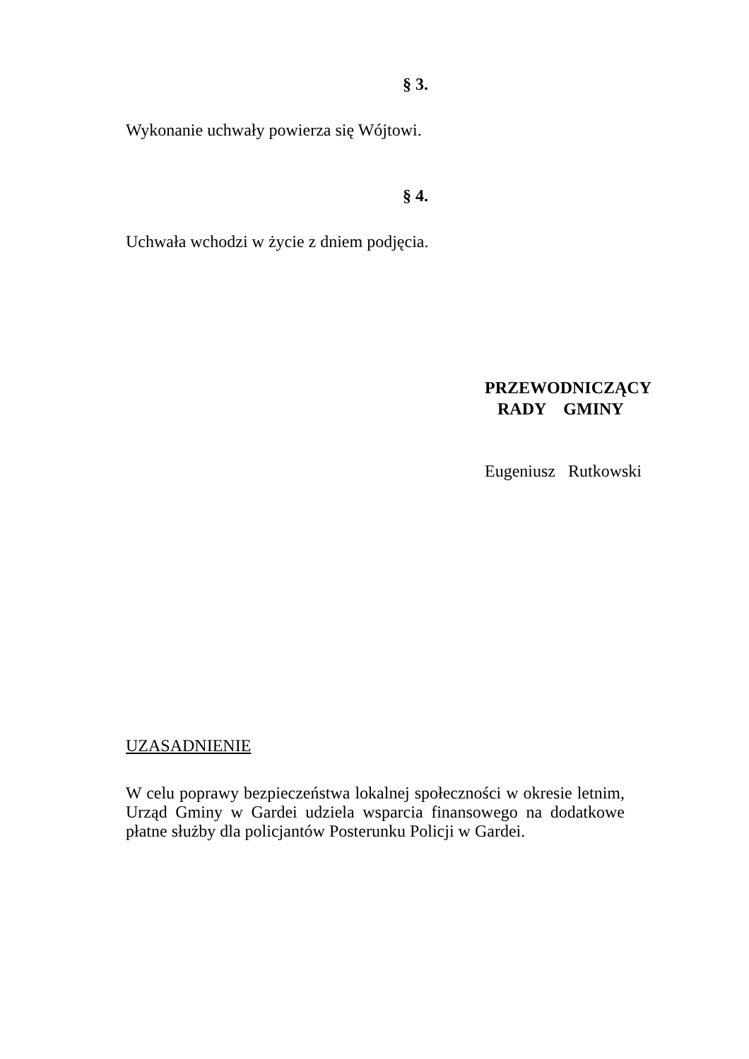§ 3.
Wykonanie uchwały powierza się Wójtowi.
§ 4.
Uchwała wchodzi w życie z dniem podjęcia.
PRZEWODNICZĄCY
RADY GMINY
Eugeniusz Rutkowski
UZASADNIENIE
W celu poprawy bezpieczeństwa lokalnej społeczności w okresie letnim, Urząd Gminy w Gardei udziela wsparcia finansowego na dodatkowe płatne służby dla policjantów Posterunku Policji w Gardei.